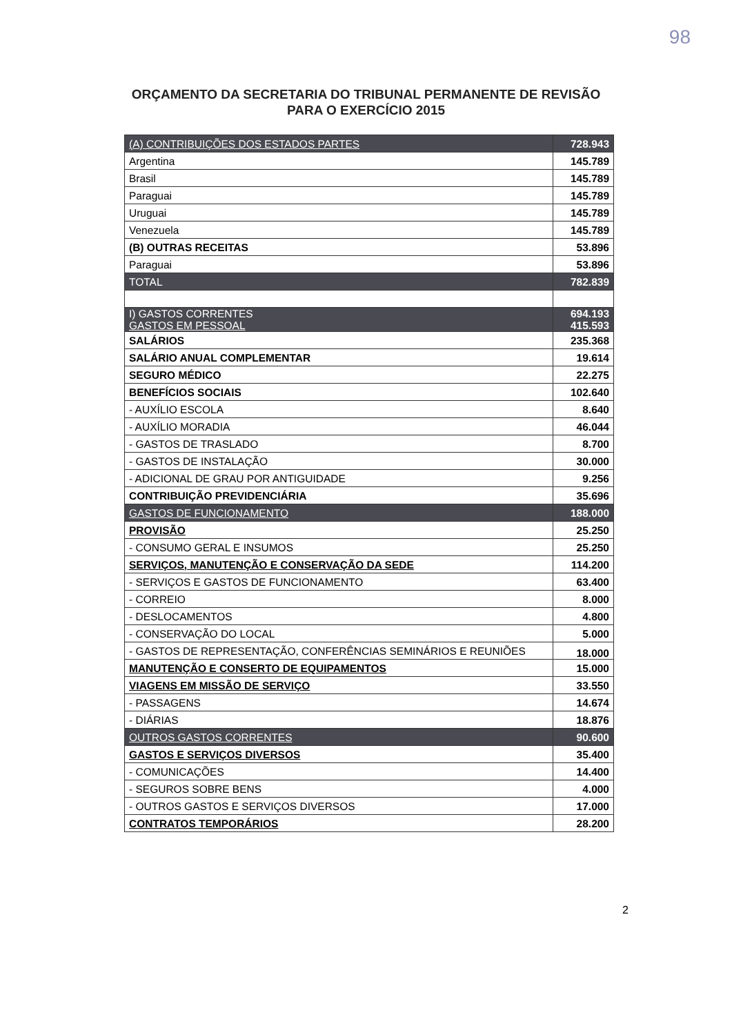98
ORÇAMENTO DA SECRETARIA DO TRIBUNAL PERMANENTE DE REVISÃO
PARA O EXERCÍCIO 2015
| (A) CONTRIBUIÇÕES DOS ESTADOS PARTES | 728.943 |
| Argentina | 145.789 |
| Brasil | 145.789 |
| Paraguai | 145.789 |
| Uruguai | 145.789 |
| Venezuela | 145.789 |
| (B) OUTRAS RECEITAS | 53.896 |
| Paraguai | 53.896 |
| TOTAL | 782.839 |
| I) GASTOS CORRENTES GASTOS EM PESSOAL | 694.193 415.593 |
| SALÁRIOS | 235.368 |
| SALÁRIO ANUAL COMPLEMENTAR | 19.614 |
| SEGURO MÉDICO | 22.275 |
| BENEFÍCIOS SOCIAIS | 102.640 |
| - AUXÍLIO ESCOLA | 8.640 |
| - AUXÍLIO MORADIA | 46.044 |
| - GASTOS DE TRASLADO | 8.700 |
| - GASTOS DE INSTALAÇÃO | 30.000 |
| - ADICIONAL DE GRAU POR ANTIGUIDADE | 9.256 |
| CONTRIBUIÇÃO PREVIDENCIÁRIA | 35.696 |
| GASTOS DE FUNCIONAMENTO | 188.000 |
| PROVISÃO | 25.250 |
| - CONSUMO GERAL E INSUMOS | 25.250 |
| SERVIÇOS, MANUTENÇÃO E CONSERVAÇÃO DA SEDE | 114.200 |
| - SERVIÇOS E GASTOS DE FUNCIONAMENTO | 63.400 |
| - CORREIO | 8.000 |
| - DESLOCAMENTOS | 4.800 |
| - CONSERVAÇÃO DO LOCAL | 5.000 |
| - GASTOS DE REPRESENTAÇÃO, CONFERÊNCIAS SEMINÁRIOS E REUNIÕES | 18.000 |
| MANUTENÇÃO E CONSERTO DE EQUIPAMENTOS | 15.000 |
| VIAGENS EM MISSÃO DE SERVIÇO | 33.550 |
| - PASSAGENS | 14.674 |
| - DIÁRIAS | 18.876 |
| OUTROS GASTOS CORRENTES | 90.600 |
| GASTOS E SERVIÇOS DIVERSOS | 35.400 |
| - COMUNICAÇÕES | 14.400 |
| - SEGUROS SOBRE BENS | 4.000 |
| - OUTROS GASTOS E SERVIÇOS DIVERSOS | 17.000 |
| CONTRATOS TEMPORÁRIOS | 28.200 |
2